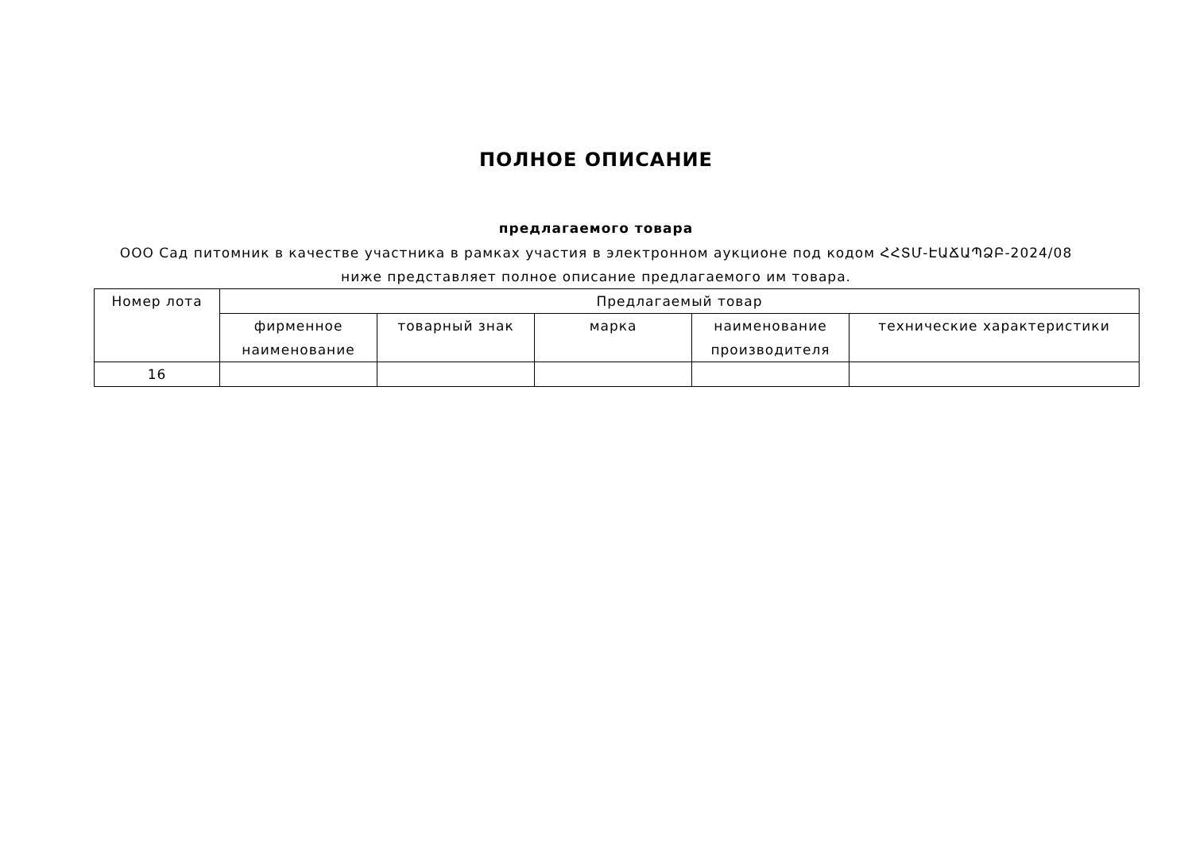ПОЛНОЕ ОПИСАНИЕ
предлагаемого товара
ООО Сад питомник в качестве участника в рамках участия в электронном аукционе под кодом ՀՀՏՄ-ԷԱՃԱՊՁԲ-2024/08 ниже представляет полное описание предлагаемого им товара.
| Номер лота | Предлагаемый товар | | | | |
| --- | --- | --- | --- | --- | --- |
| | фирменное наименование | товарный знак | марка | наименование производителя | технические характеристики |
| 16 | | | | | |